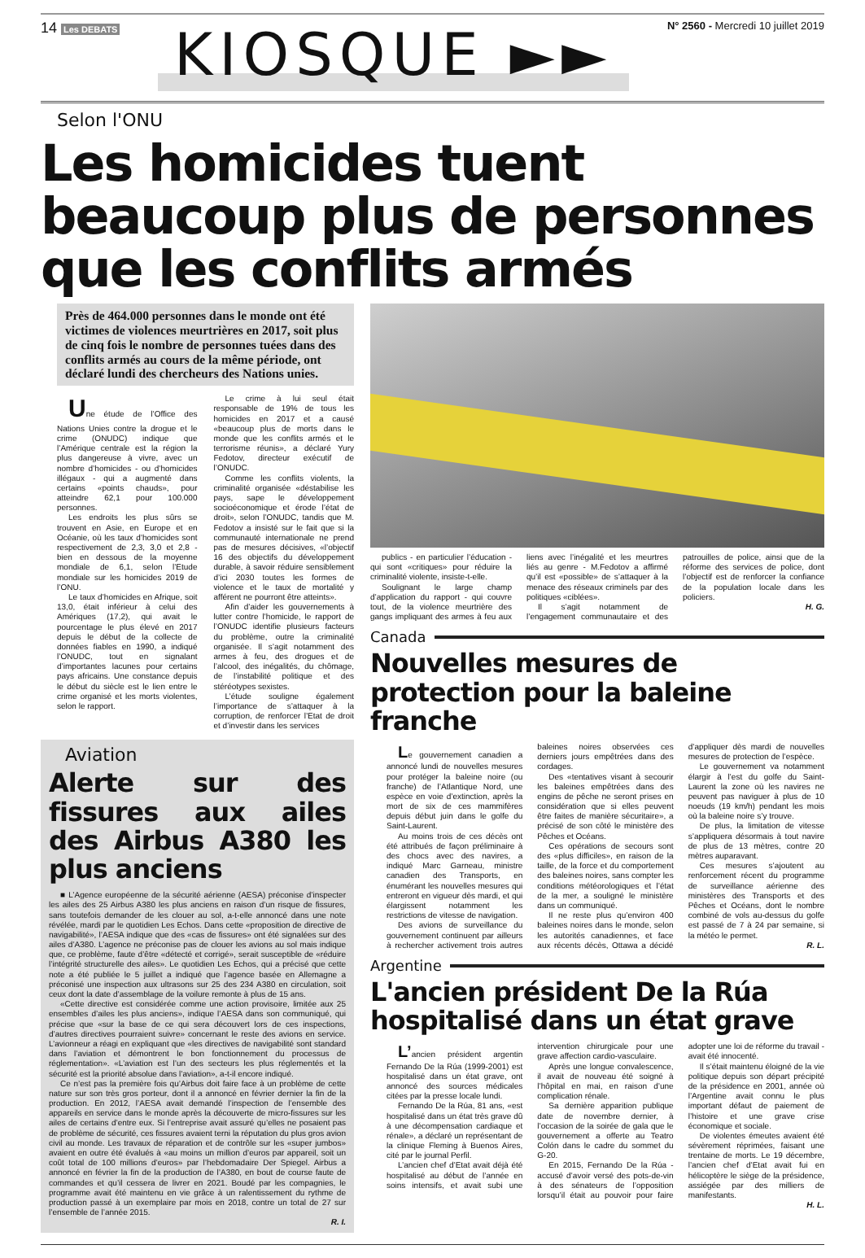14 Les DEBATS
KIOSQUE ►►
N° 2560 - Mercredi 10 juillet 2019
Selon l'ONU
Les homicides tuent beaucoup plus de personnes que les conflits armés
Près de 464.000 personnes dans le monde ont été victimes de violences meurtrières en 2017, soit plus de cinq fois le nombre de personnes tuées dans des conflits armés au cours de la même période, ont déclaré lundi des chercheurs des Nations unies.
Une étude de l’Office des Nations Unies contre la drogue et le crime (ONUDC) indique que l’Amérique centrale est la région la plus dangereuse à vivre, avec un nombre d’homicides - ou d’homicides illégaux - qui a augmenté dans certains «points chauds», pour atteindre 62,1 pour 100.000 personnes.
Les endroits les plus sûrs se trouvent en Asie, en Europe et en Océanie, où les taux d’homicides sont respectivement de 2,3, 3,0 et 2,8 - bien en dessous de la moyenne mondiale de 6,1, selon l’Etude mondiale sur les homicides 2019 de l’ONU.
Le taux d’homicides en Afrique, soit 13,0, était inférieur à celui des Amériques (17,2), qui avait le pourcentage le plus élevé en 2017 depuis le début de la collecte de données fiables en 1990, a indiqué l’ONUDC, tout en signalant d’importantes lacunes pour certains pays africains. Une constance depuis le début du siècle est le lien entre le crime organisé et les morts violentes, selon le rapport.
Le crime à lui seul était responsable de 19% de tous les homicides en 2017 et a causé «beaucoup plus de morts dans le monde que les conflits armés et le terrorisme réunis», a déclaré Yury Fedotov, directeur exécutif de l’ONUDC.
Comme les conflits violents, la criminalité organisée «déstabilise les pays, sape le développement socioéconomique et érode l’état de droit», selon l’ONUDC, tandis que M. Fedotov a insisté sur le fait que si la communauté internationale ne prend pas de mesures décisives, «l’objectif 16 des objectifs du développement durable, à savoir réduire sensiblement d’ici 2030 toutes les formes de violence et le taux de mortalité y afférent ne pourront être atteints».
Afin d’aider les gouvernements à lutter contre l’homicide, le rapport de l’ONUDC identifie plusieurs facteurs du problème, outre la criminalité organisée. Il s’agit notamment des armes à feu, des drogues et de l’alcool, des inégalités, du chômage, de l’instabilité politique et des stéréotypes sexistes.
L’étude souligne également l’importance de s’attaquer à la corruption, de renforcer l’Etat de droit et d’investir dans les services
Aviation
Alerte sur des fissures aux ailes des Airbus A380 les plus anciens
■ L’Agence européenne de la sécurité aérienne (AESA) préconise d’inspecter les ailes des 25 Airbus A380 les plus anciens en raison d’un risque de fissures, sans toutefois demander de les clouer au sol, a-t-elle annoncé dans une note révélée, mardi par le quotidien Les Echos. Dans cette «proposition de directive de navigabilité», l’AESA indique que des «cas de fissures» ont été signalées sur des ailes d’A380. L’agence ne préconise pas de clouer les avions au sol mais indique que, ce problème, faute d’être «détecté et corrigé», serait susceptible de «réduire l’intégrité structurelle des ailes». Le quotidien Les Echos, qui a précisé que cette note a été publiée le 5 juillet a indiqué que l’agence basée en Allemagne a préconisé une inspection aux ultrasons sur 25 des 234 A380 en circulation, soit ceux dont la date d’assemblage de la voilure remonte à plus de 15 ans.
«Cette directive est considérée comme une action provisoire, limitée aux 25 ensembles d’ailes les plus anciens», indique l’AESA dans son communiqué, qui précise que «sur la base de ce qui sera découvert lors de ces inspections, d’autres directives pourraient suivre» concernant le reste des avions en service. L’avionneur a réagi en expliquant que «les directives de navigabilité sont standard dans l’aviation et démontrent le bon fonctionnement du processus de réglementation». «L’aviation est l’un des secteurs les plus réglementés et la sécurité est la priorité absolue dans l’aviation», a-t-il encore indiqué.
Ce n’est pas la première fois qu’Airbus doit faire face à un problème de cette nature sur son très gros porteur, dont il a annoncé en février dernier la fin de la production. En 2012, l’AESA avait demandé l’inspection de l’ensemble des appareils en service dans le monde après la découverte de micro-fissures sur les ailes de certains d’entre eux. Si l’entreprise avait assuré qu’elles ne posaient pas de problème de sécurité, ces fissures avaient terni la réputation du plus gros avion civil au monde. Les travaux de réparation et de contrôle sur les «super jumbos» avaient en outre été évalués à «au moins un million d’euros par appareil, soit un coût total de 100 millions d’euros» par l’hebdomadaire Der Spiegel. Airbus a annoncé en février la fin de la production de l’A380, en bout de course faute de commandes et qu’il cessera de livrer en 2021. Boudé par les compagnies, le programme avait été maintenu en vie grâce à un ralentissement du rythme de production passé à un exemplaire par mois en 2018, contre un total de 27 sur l’ensemble de l’année 2015.
R. I.
publics - en particulier l’éducation - qui sont «critiques» pour réduire la criminalité violente, insiste-t-elle.
Soulignant le large champ d’application du rapport - qui couvre tout, de la violence meurtrière des gangs impliquant des armes à feu aux liens avec l’inégalité et les meurtres liés au genre - M.Fedotov a affirmé qu’il est «possible» de s’attaquer à la menace des réseaux criminels par des politiques «ciblées».
Il s’agit notamment de l’engagement communautaire et des patrouilles de police, ainsi que de la réforme des services de police, dont l’objectif est de renforcer la confiance de la population locale dans les policiers.
H. G.
Canada
Nouvelles mesures de protection pour la baleine franche
Le gouvernement canadien a annoncé lundi de nouvelles mesures pour protéger la baleine noire (ou franche) de l’Atlantique Nord, une espèce en voie d’extinction, après la mort de six de ces mammifères depuis début juin dans le golfe du Saint-Laurent.
Au moins trois de ces décès ont été attribués de façon préliminaire à des chocs avec des navires, a indiqué Marc Garneau, ministre canadien des Transports, en énumérant les nouvelles mesures qui entreront en vigueur dès mardi, et qui élargissent notamment les restrictions de vitesse de navigation.
Des avions de surveillance du gouvernement continuent par ailleurs à rechercher activement trois autres baleines noires observées ces derniers jours empêtrées dans des cordages.
Des «tentatives visant à secourir les baleines empêtrées dans des engins de pêche ne seront prises en considération que si elles peuvent être faites de manière sécuritaire», a précisé de son côté le ministère des Pêches et Océans.
Ces opérations de secours sont des «plus difficiles», en raison de la taille, de la force et du comportement des baleines noires, sans compter les conditions météorologiques et l’état de la mer, a souligné le ministère dans un communiqué.
Il ne reste plus qu’environ 400 baleines noires dans le monde, selon les autorités canadiennes, et face aux récents décès, Ottawa a décidé d’appliquer dès mardi de nouvelles mesures de protection de l’espèce.
Le gouvernement va notamment élargir à l’est du golfe du Saint-Laurent la zone où les navires ne peuvent pas naviguer à plus de 10 noeuds (19 km/h) pendant les mois où la baleine noire s’y trouve.
De plus, la limitation de vitesse s’appliquera désormais à tout navire de plus de 13 mètres, contre 20 mètres auparavant.
Ces mesures s’ajoutent au renforcement récent du programme de surveillance aérienne des ministères des Transports et des Pêches et Océans, dont le nombre combiné de vols au-dessus du golfe est passé de 7 à 24 par semaine, si la météo le permet.
R. L.
Argentine
L'ancien président De la Rúa hospitalisé dans un état grave
L’ancien président argentin Fernando De la Rúa (1999-2001) est hospitalisé dans un état grave, ont annoncé des sources médicales citées par la presse locale lundi.
Fernando De la Rúa, 81 ans, «est hospitalisé dans un état très grave dû à une décompensation cardiaque et rénale», a déclaré un représentant de la clinique Fleming à Buenos Aires, cité par le journal Perfil.
L’ancien chef d’Etat avait déjà été hospitalisé au début de l’année en soins intensifs, et avait subi une intervention chirurgicale pour une grave affection cardio-vasculaire.
Après une longue convalescence, il avait de nouveau été soigné à l’hôpital en mai, en raison d’une complication rénale.
Sa dernière apparition publique date de novembre dernier, à l’occasion de la soirée de gala que le gouvernement a offerte au Teatro Colón dans le cadre du sommet du G-20.
En 2015, Fernando De la Rúa - accusé d’avoir versé des pots-de-vin à des sénateurs de l’opposition lorsqu’il était au pouvoir pour faire adopter une loi de réforme du travail - avait été innocenté.
Il s’était maintenu éloigné de la vie politique depuis son départ précipité de la présidence en 2001, année où l’Argentine avait connu le plus important défaut de paiement de l’histoire et une grave crise économique et sociale.
De violentes émeutes avaient été sévèrement réprimées, faisant une trentaine de morts. Le 19 décembre, l’ancien chef d’Etat avait fui en hélicoptère le siège de la présidence, assiégée par des milliers de manifestants.
H. L.